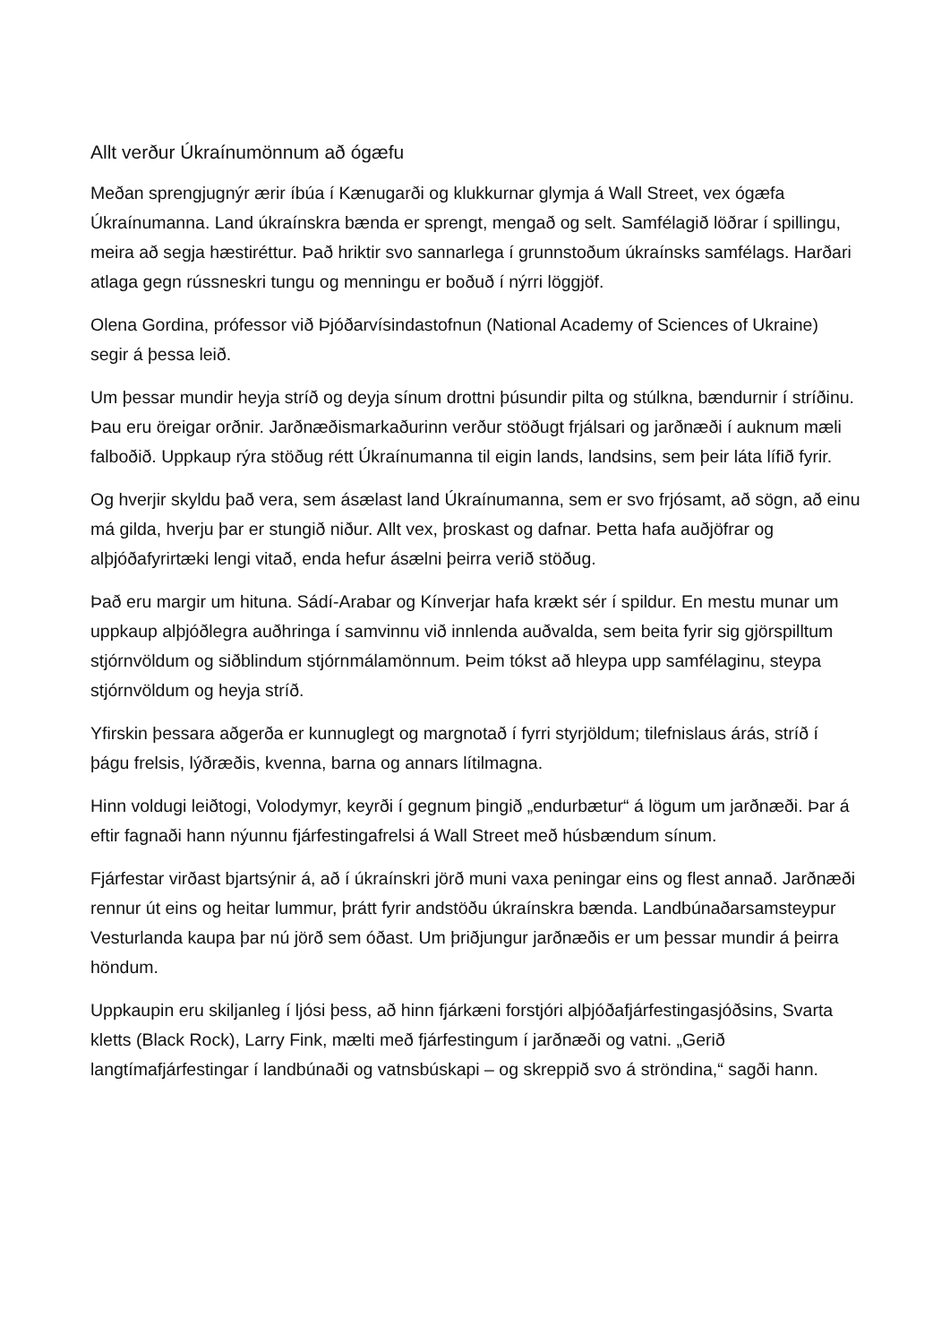Allt verður Úkraínumönnum að ógæfu
Meðan sprengjugnýr ærir íbúa í Kænugarði og klukkurnar glymja á Wall Street, vex ógæfa Úkraínumanna. Land úkraínskra bænda er sprengt, mengað og selt. Samfélagið löðrar í spillingu, meira að segja hæstiréttur. Það hriktir svo sannarlega í grunnstoðum úkraínsks samfélags. Harðari atlaga gegn rússneskri tungu og menningu er boðuð í nýrri löggjöf.
Olena Gordina, prófessor við Þjóðarvísindastofnun (National Academy of Sciences of Ukraine) segir á þessa leið.
Um þessar mundir heyja stríð og deyja sínum drottni þúsundir pilta og stúlkna, bændurnir í stríðinu. Þau eru öreigar orðnir. Jarðnæðismarkaðurinn verður stöðugt frjálsari og jarðnæði í auknum mæli falboðið. Uppkaup rýra stöðug rétt Úkraínumanna til eigin lands, landsins, sem þeir láta lífið fyrir.
Og hverjir skyldu það vera, sem ásælast land Úkraínumanna, sem er svo frjósamt, að sögn, að einu má gilda, hverju þar er stungið niður. Allt vex, þroskast og dafnar. Þetta hafa auðjöfrar og alþjóðafyrirtæki lengi vitað, enda hefur ásælni þeirra verið stöðug.
Það eru margir um hituna. Sádí-Arabar og Kínverjar hafa krækt sér í spildur. En mestu munar um uppkaup alþjóðlegra auðhringa í samvinnu við innlenda auðvalda, sem beita fyrir sig gjörspilltum stjórnvöldum og siðblindum stjórnmálamönnum. Þeim tókst að hleypa upp samfélaginu, steypa stjórnvöldum og heyja stríð.
Yfirskin þessara aðgerða er kunnuglegt og margnotað í fyrri styrjöldum; tilefnislaus árás, stríð í þágu frelsis, lýðræðis, kvenna, barna og annars lítilmagna.
Hinn voldugi leiðtogi, Volodymyr, keyrði í gegnum þingið „endurbætur“ á lögum um jarðnæði. Þar á eftir fagnaði hann nýunnu fjárfestingafrelsi á Wall Street með húsbændum sínum.
Fjárfestar virðast bjartsýnir á, að í úkraínskri jörð muni vaxa peningar eins og flest annað. Jarðnæði rennur út eins og heitar lummur, þrátt fyrir andstöðu úkraínskra bænda. Landbúnaðarsamsteypur Vesturlanda kaupa þar nú jörð sem óðast. Um þriðjungur jarðnæðis er um þessar mundir á þeirra höndum.
Uppkaupin eru skiljanleg í ljósi þess, að hinn fjárkæni forstjóri alþjóðafjárfestingasjóðsins, Svarta kletts (Black Rock), Larry Fink, mælti með fjárfestingum í jarðnæði og vatni. „Gerið langtímafjárfestingar í landbúnaði og vatnsbúskapi – og skreppið svo á ströndina,“ sagði hann.